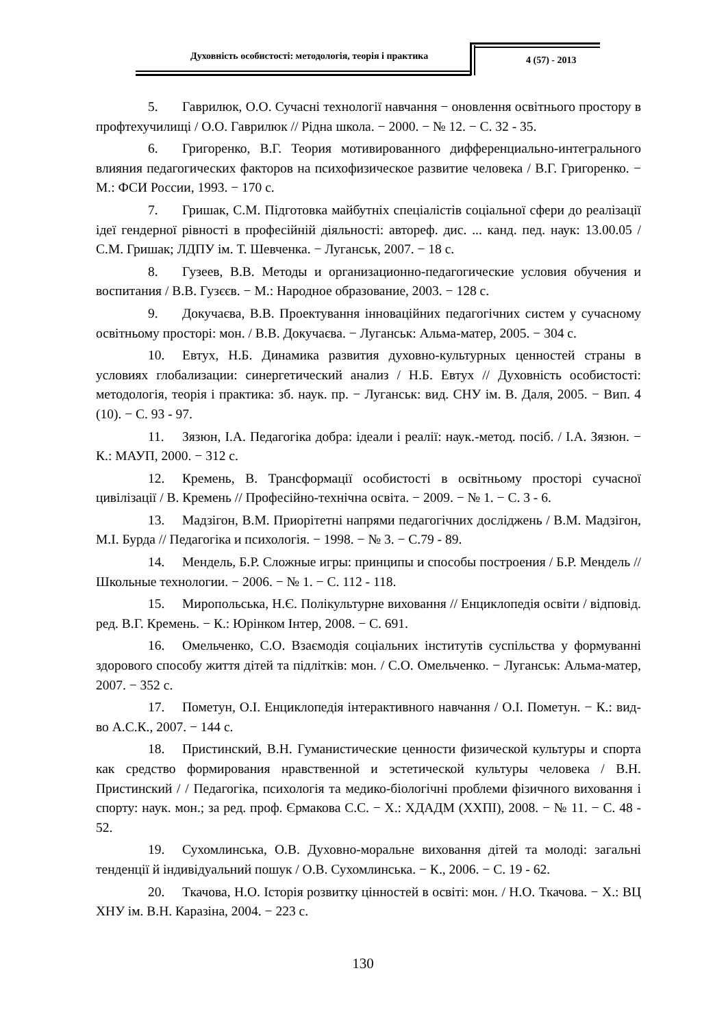Духовність особистості: методологія, теорія і практика
4 (57) - 2013
5. Гаврилюк, О.О. Сучасні технології навчання − оновлення освітнього простору в профтехучилищі / О.О. Гаврилюк // Рідна школа. − 2000. − № 12. − С. 32 - 35.
6. Григоренко, В.Г. Теория мотивированного дифференциально-интегрального влияния педагогических факторов на психофизическое развитие человека / В.Г. Григоренко. − М.: ФСИ России, 1993. − 170 с.
7. Гришак, С.М. Підготовка майбутніх спеціалістів соціальної сфери до реалізації ідеї гендерної рівності в професійній діяльності: автореф. дис. ... канд. пед. наук: 13.00.05 / С.М. Гришак; ЛДПУ ім. Т. Шевченка. − Луганськ, 2007. − 18 с.
8. Гузеев, В.В. Методы и организационно-педагогические условия обучения и воспитания / В.В. Гузєєв. − М.: Народное образование, 2003. − 128 с.
9. Докучаєва, В.В. Проектування інноваційних педагогічних систем у сучасному освітньому просторі: мон. / В.В. Докучаєва. − Луганськ: Альма-матер, 2005. − 304 с.
10. Евтух, Н.Б. Динамика развития духовно-культурных ценностей страны в условиях глобализации: синергетический анализ / Н.Б. Евтух // Духовність особистості: методологія, теорія і практика: зб. наук. пр. − Луганськ: вид. СНУ ім. В. Даля, 2005. − Вип. 4 (10). − С. 93 - 97.
11. Зязюн, І.А. Педагогіка добра: ідеали і реалії: наук.-метод. посіб. / І.А. Зязюн. − К.: МАУП, 2000. − 312 с.
12. Кремень, В. Трансформації особистості в освітньому просторі сучасної цивілізації / В. Кремень // Професійно-технічна освіта. − 2009. − № 1. − С. 3 - 6.
13. Мадзігон, В.М. Приорітетні напрями педагогічних досліджень / В.М. Мадзігон, М.І. Бурда // Педагогіка и психологія. − 1998. − № 3. − С.79 - 89.
14. Мендель, Б.Р. Сложные игры: принципы и способы построения / Б.Р. Мендель // Школьные технологии. − 2006. − № 1. − С. 112 - 118.
15. Миропольська, Н.Є. Полікультурне виховання // Енциклопедія освіти / відповід. ред. В.Г. Кремень. − К.: Юрінком Інтер, 2008. − С. 691.
16. Омельченко, С.О. Взаємодія соціальних інститутів суспільства у формуванні здорового способу життя дітей та підлітків: мон. / С.О. Омельченко. − Луганськ: Альма-матер, 2007. − 352 с.
17. Пометун, О.І. Енциклопедія інтерактивного навчання / О.І. Пометун. − К.: вид-во А.С.К., 2007. − 144 с.
18. Пристинский, В.Н. Гуманистические ценности физической культуры и спорта как средство формирования нравственной и эстетической культуры человека / В.Н. Пристинский / / Педагогіка, психологія та медико-біологічні проблеми фізичного виховання і спорту: наук. мон.; за ред. проф. Єрмакова С.С. − Х.: ХДАДМ (ХХПІ), 2008. − № 11. − С. 48 - 52.
19. Сухомлинська, О.В. Духовно-моральне виховання дітей та молоді: загальні тенденції й індивідуальний пошук / О.В. Сухомлинська. − К., 2006. − С. 19 - 62.
20. Ткачова, Н.О. Історія розвитку цінностей в освіті: мон. / Н.О. Ткачова. − Х.: ВЦ ХНУ ім. В.Н. Каразіна, 2004. − 223 с.
130